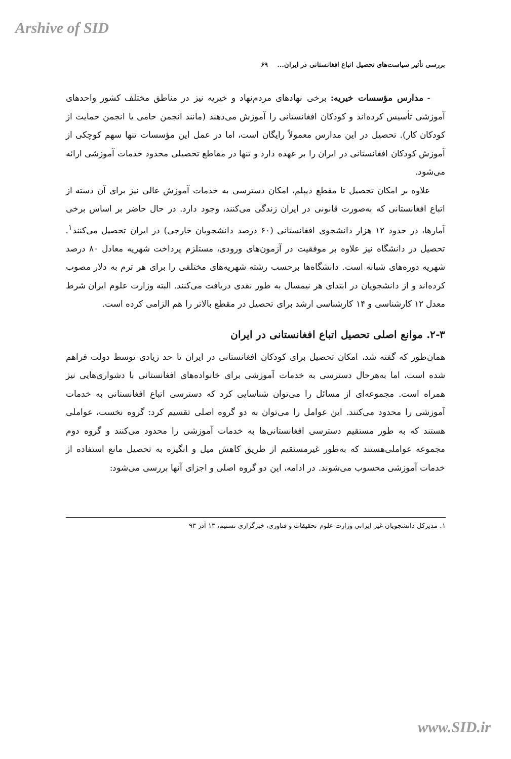Arshive of SID
بررسی تأثیر سیاست‌های تحصیل اتباع افغانستانی در ایران... ۶۹
- مدارس مؤسسات خیریه: برخی نهادهای مردم‌نهاد و خیریه نیز در مناطق مختلف کشور واحدهای آموزشی تأسیس کرده‌اند و کودکان افغانستانی را آموزش می‌دهند (مانند انجمن حامی یا انجمن حمایت از کودکان کار). تحصیل در این مدارس معمولاً رایگان است، اما در عمل این مؤسسات تنها سهم کوچکی از آموزش کودکان افغانستانی در ایران را بر عهده دارد و تنها در مقاطع تحصیلی محدود خدمات آموزشی ارائه می‌شود.
علاوه بر امکان تحصیل تا مقطع دیپلم، امکان دسترسی به خدمات آموزش عالی نیز برای آن دسته از اتباع افغانستانی که به‌صورت قانونی در ایران زندگی می‌کنند، وجود دارد. در حال حاضر بر اساس برخی آمارها، در حدود ۱۲ هزار دانشجوی افغانستانی (۶۰ درصد دانشجویان خارجی) در ایران تحصیل می‌کنند<sup>۱</sup>. تحصیل در دانشگاه نیز علاوه بر موفقیت در آزمون‌های ورودی، مستلزم پرداخت شهریه معادل ۸۰ درصد شهریه دوره‌های شبانه است. دانشگاه‌ها برحسب رشته شهریه‌های مختلفی را برای هر ترم به دلار مصوب کرده‌اند و از دانشجویان در ابتدای هر نیمسال به طور نقدی دریافت می‌کنند. البته وزارت علوم ایران شرط معدل ۱۲ کارشناسی و ۱۴ کارشناسی ارشد برای تحصیل در مقطع بالاتر را هم الزامی کرده است.
۲-۳. موانع اصلی تحصیل اتباع افغانستانی در ایران
همان‌طور که گفته شد، امکان تحصیل برای کودکان افغانستانی در ایران تا حد زیادی توسط دولت فراهم شده است، اما به‌هرحال دسترسی به خدمات آموزشی برای خانواده‌های افغانستانی با دشواری‌هایی نیز همراه است. مجموعه‌ای از مسائل را می‌توان شناسایی کرد که دسترسی اتباع افغانستانی به خدمات آموزشی را محدود می‌کنند. این عوامل را می‌توان به دو گروه اصلی تقسیم کرد: گروه نخست، عواملی هستند که به طور مستقیم دسترسی افغانستانی‌ها به خدمات آموزشی را محدود می‌کنند و گروه دوم مجموعه عواملی‌هستند که به‌طور غیرمستقیم از طریق کاهش میل و انگیزه به تحصیل مانع استفاده از خدمات آموزشی محسوب می‌شوند. در ادامه، این دو گروه اصلی و اجزای آنها بررسی می‌شود:
۱. مدیرکل دانشجویان غیر ایرانی وزارت علوم تحقیقات و فناوری، خبرگزاری تسنیم، ۱۳ آذر ۹۳
www.SID.ir